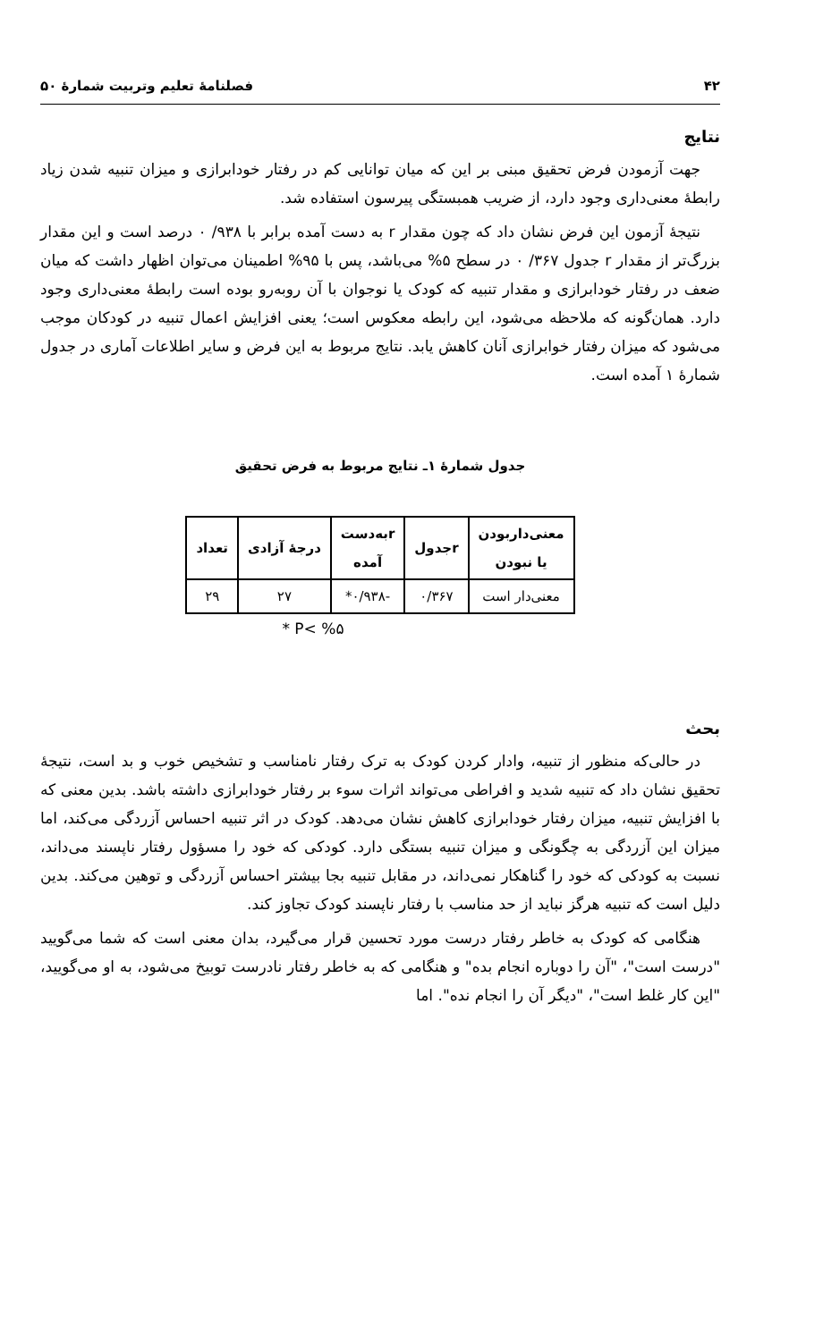۴۲ فصلنامهٔ تعلیم وتربیت شمارهٔ ۵۰
نتایج
جهت آزمودن فرض تحقیق مبنی بر این که میان توانایی کم در رفتار خودابرازی و میزان تنبیه شدن زیاد رابطهٔ معنی‌داری وجود دارد، از ضریب همبستگی پیرسون استفاده شد.
نتیجهٔ آزمون این فرض نشان داد که چون مقدار r به دست آمده برابر با ۹۳۸/ ۰ درصد است و این مقدار بزرگ‌تر از مقدار r جدول ۳۶۷/ ۰ در سطح ۵% می‌باشد، پس با ۹۵% اطمینان می‌توان اظهار داشت که میان ضعف در رفتار خودابرازی و مقدار تنبیه که کودک یا نوجوان با آن روبه‌رو بوده است رابطهٔ معنی‌داری وجود دارد. همان‌گونه که ملاحظه می‌شود، این رابطه معکوس است؛ یعنی افزایش اعمال تنبیه در کودکان موجب می‌شود که میزان رفتار خوابرازی آنان کاهش یابد. نتایج مربوط به این فرض و سایر اطلاعات آماری در جدول شمارهٔ ۱ آمده است.
جدول شمارهٔ ۱ـ نتایج مربوط به فرض تحقیق
| معنی‌داربودن یا نبودن | rجدول | rبه‌دست آمده | درجهٔ آزادی | تعداد |
| --- | --- | --- | --- | --- |
| معنی‌دار است | ۰/۳۶۷ | -۰/۹۳۸* | ۲۷ | ۲۹ |
P< %۵ *
بحث
در حالی‌که منظور از تنبیه، وادار کردن کودک به ترک رفتار نامناسب و تشخیص خوب و بد است، نتیجهٔ تحقیق نشان داد که تنبیه شدید و افراطی می‌تواند اثرات سوء بر رفتار خودابرازی داشته باشد. بدین معنی که با افزایش تنبیه، میزان رفتار خودابرازی کاهش نشان می‌دهد. کودک در اثر تنبیه احساس آزردگی می‌کند، اما میزان این آزردگی به چگونگی و میزان تنبیه بستگی دارد. کودکی که خود را مسؤول رفتار ناپسند می‌داند، نسبت به کودکی که خود را گناهکار نمی‌داند، در مقابل تنبیه بجا بیشتر احساس آزردگی و توهین می‌کند. بدین دلیل است که تنبیه هرگز نباید از حد مناسب با رفتار ناپسند کودک تجاوز کند.
هنگامی که کودک به خاطر رفتار درست مورد تحسین قرار می‌گیرد، بدان معنی است که شما می‌گویید "درست است"، "آن را دوباره انجام بده" و هنگامی که به خاطر رفتار نادرست توبیخ می‌شود، به او می‌گویید، "این کار غلط است"، "دیگر آن را انجام نده". اما